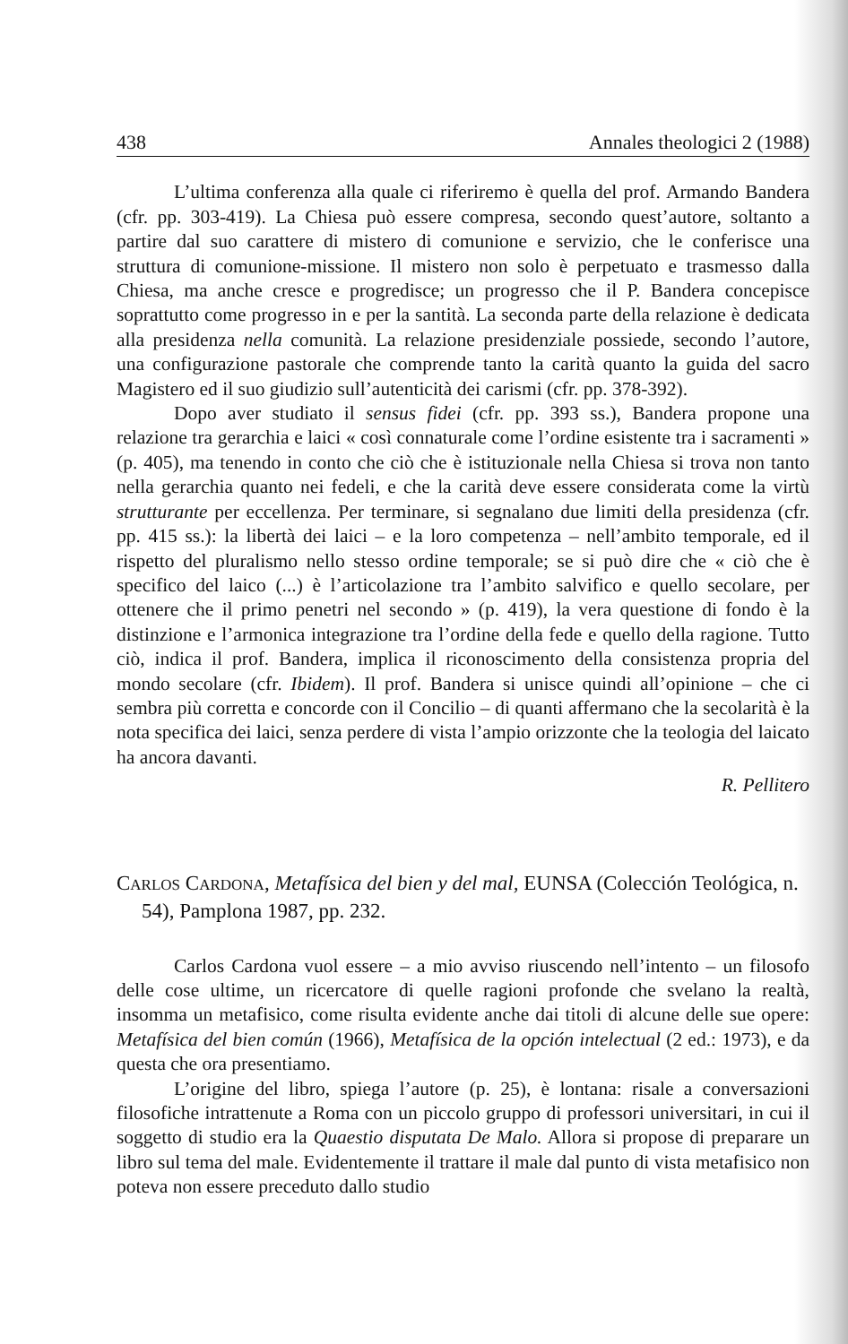438 Annales theologici 2 (1988)
L’ultima conferenza alla quale ci riferiremo è quella del prof. Armando Bandera (cfr. pp. 303-419). La Chiesa può essere compresa, secondo quest’autore, soltanto a partire dal suo carattere di mistero di comunione e servizio, che le conferisce una struttura di comunione-missione. Il mistero non solo è perpetuato e trasmesso dalla Chiesa, ma anche cresce e progredisce; un progresso che il P. Bandera concepisce soprattutto come progresso in e per la santità. La seconda parte della relazione è dedicata alla presidenza nella comunità. La relazione presidenziale possiede, secondo l’autore, una configurazione pastorale che comprende tanto la carità quanto la guida del sacro Magistero ed il suo giudizio sull’autenticità dei carismi (cfr. pp. 378-392).
Dopo aver studiato il sensus fidei (cfr. pp. 393 ss.), Bandera propone una relazione tra gerarchia e laici « così connaturale come l’ordine esistente tra i sacramenti » (p. 405), ma tenendo in conto che ciò che è istituzionale nella Chiesa si trova non tanto nella gerarchia quanto nei fedeli, e che la carità deve essere considerata come la virtù strutturante per eccellenza. Per terminare, si segnalano due limiti della presidenza (cfr. pp. 415 ss.): la libertà dei laici – e la loro competenza – nell’ambito temporale, ed il rispetto del pluralismo nello stesso ordine temporale; se si può dire che « ciò che è specifico del laico (...) è l’articolazione tra l’ambito salvifico e quello secolare, per ottenere che il primo penetri nel secondo » (p. 419), la vera questione di fondo è la distinzione e l’armonica integrazione tra l’ordine della fede e quello della ragione. Tutto ciò, indica il prof. Bandera, implica il riconoscimento della consistenza propria del mondo secolare (cfr. Ibidem). Il prof. Bandera si unisce quindi all’opinione – che ci sembra più corretta e concorde con il Concilio – di quanti affermano che la secolarità è la nota specifica dei laici, senza perdere di vista l’ampio orizzonte che la teologia del laicato ha ancora davanti.
R. Pellitero
CARLOS CARDONA, Metafísica del bien y del mal, EUNSA (Colección Teológica, n. 54), Pamplona 1987, pp. 232.
Carlos Cardona vuol essere – a mio avviso riuscendo nell’intento – un filosofo delle cose ultime, un ricercatore di quelle ragioni profonde che svelano la realtà, insomma un metafisico, come risulta evidente anche dai titoli di alcune delle sue opere: Metafísica del bien común (1966), Metafísica de la opción intelectual (2 ed.: 1973), e da questa che ora presentiamo.
L’origine del libro, spiega l’autore (p. 25), è lontana: risale a conversazioni filosofiche intrattenute a Roma con un piccolo gruppo di professori universitari, in cui il soggetto di studio era la Quaestio disputata De Malo. Allora si propose di preparare un libro sul tema del male. Evidentemente il trattare il male dal punto di vista metafisico non poteva non essere preceduto dallo studio